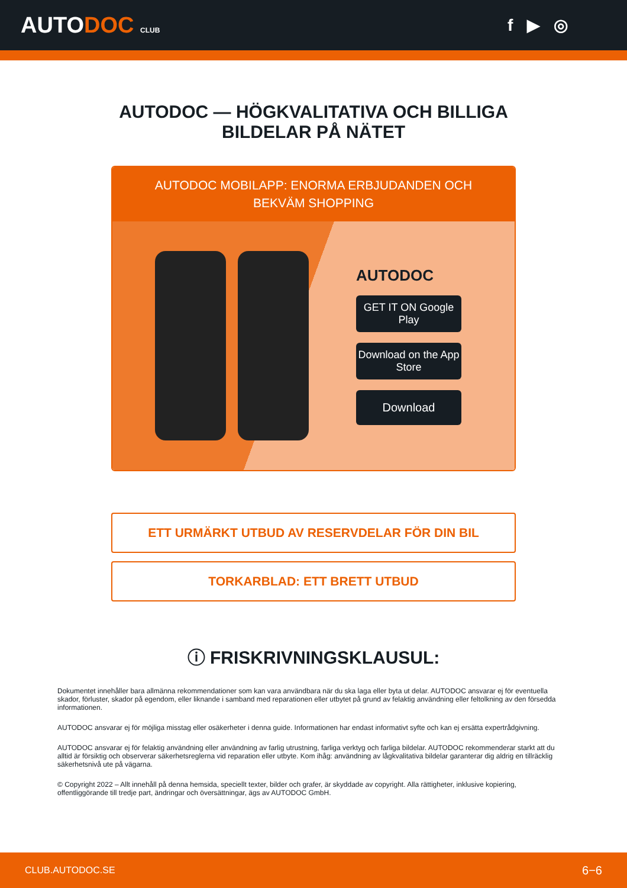AUTODOC CLUB
f ▶ ◎
AUTODOC — HÖGKVALITATIVA OCH BILLIGA BILDELAR PÅ NÄTET
AUTODOC MOBILAPP: ENORMA ERBJUDANDEN OCH BEKVÄM SHOPPING
AUTODOC
GET IT ON Google Play
Download on the App Store
Download
ETT URMÄRKT UTBUD AV RESERVDELAR FÖR DIN BIL
TORKARBLAD: ETT BRETT UTBUD
ⓘ FRISKRIVNINGSKLAUSUL:
Dokumentet innehåller bara allmänna rekommendationer som kan vara användbara när du ska laga eller byta ut delar. AUTODOC ansvarar ej för eventuella skador, förluster, skador på egendom, eller liknande i samband med reparationen eller utbytet på grund av felaktig användning eller feltolkning av den försedda informationen.
AUTODOC ansvarar ej för möjliga misstag eller osäkerheter i denna guide. Informationen har endast informativt syfte och kan ej ersätta expertrådgivning.
AUTODOC ansvarar ej för felaktig användning eller användning av farlig utrustning, farliga verktyg och farliga bildelar. AUTODOC rekommenderar starkt att du alltid är försiktig och observerar säkerhetsreglerna vid reparation eller utbyte. Kom ihåg: användning av lågkvalitativa bildelar garanterar dig aldrig en tillräcklig säkerhetsnivå ute på vägarna.
© Copyright 2022 – Allt innehåll på denna hemsida, speciellt texter, bilder och grafer, är skyddade av copyright. Alla rättigheter, inklusive kopiering, offentliggörande till tredje part, ändringar och översättningar, ägs av AUTODOC GmbH.
CLUB.AUTODOC.SE 6−6